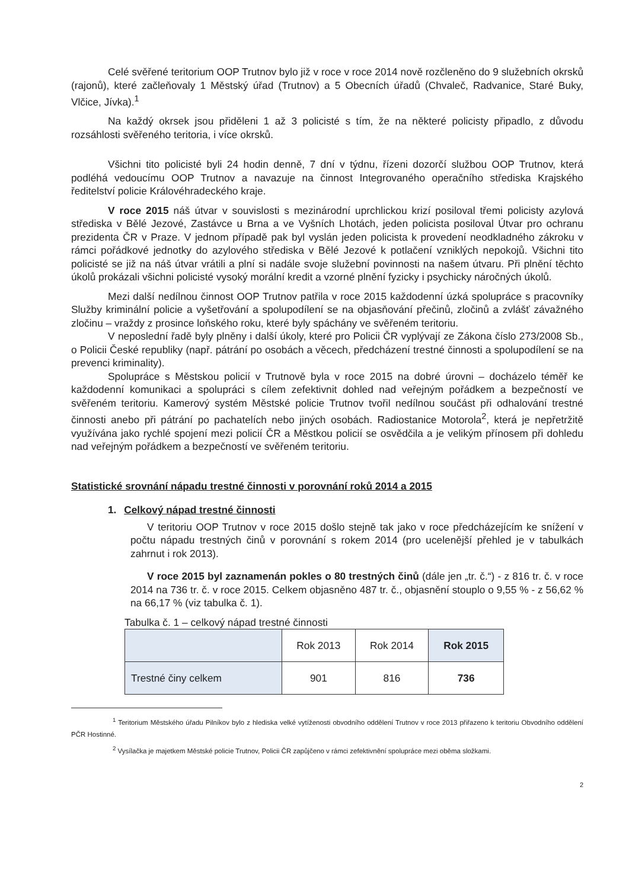Celé svěřené teritorium OOP Trutnov bylo již v roce v roce 2014 nově rozčleněno do 9 služebních okrsků (rajonů), které začleňovaly 1 Městský úřad (Trutnov) a 5 Obecních úřadů (Chvaleč, Radvanice, Staré Buky, Vlčice, Jívka).<sup>1</sup>
Na každý okrsek jsou přiděleni 1 až 3 policisté s tím, že na některé policisty připadlo, z důvodu rozsáhlosti svěřeného teritoria, i více okrsků.
Všichni tito policisté byli 24 hodin denně, 7 dní v týdnu, řízeni dozorčí službou OOP Trutnov, která podléhá vedoucímu OOP Trutnov a navazuje na činnost Integrovaného operačního střediska Krajského ředitelství policie Královéhradeckého kraje.
V roce 2015 náš útvar v souvislosti s mezinárodní uprchlickou krizí posiloval třemi policisty azylová střediska v Bělé Jezové, Zastávce u Brna a ve Vyšních Lhotách, jeden policista posiloval Útvar pro ochranu prezidenta ČR v Praze. V jednom případě pak byl vyslán jeden policista k provedení neodkladného zákroku v rámci pořádkové jednotky do azylového střediska v Bělé Jezové k potlačení vzniklých nepokojů. Všichni tito policisté se již na náš útvar vrátili a plní si nadále svoje služební povinnosti na našem útvaru. Při plnění těchto úkolů prokázali všichni policisté vysoký morální kredit a vzorné plnění fyzicky i psychicky náročných úkolů.
Mezi další nedílnou činnost OOP Trutnov patřila v roce 2015 každodenní úzká spolupráce s pracovníky Služby kriminální policie a vyšetřování a spolupodílení se na objasňování přečinů, zločinů a zvlášť závažného zločinu – vraždy z prosince loňského roku, které byly spáchány ve svěřeném teritoriu.
V neposlední řadě byly plněny i další úkoly, které pro Policii ČR vyplývají ze Zákona číslo 273/2008 Sb., o Policii České republiky (např. pátrání po osobách a věcech, předcházení trestné činnosti a spolupodílení se na prevenci kriminality).
Spolupráce s Městskou policií v Trutnově byla v roce 2015 na dobré úrovni – docházelo téměř ke každodenní komunikaci a spolupráci s cílem zefektivnit dohled nad veřejným pořádkem a bezpečností ve svěřeném teritoriu. Kamerový systém Městské policie Trutnov tvořil nedílnou součást při odhalování trestné činnosti anebo při pátrání po pachatelích nebo jiných osobách. Radiostanice Motorola<sup>2</sup>, která je nepřetržitě využívána jako rychlé spojení mezi policií ČR a Městkou policií se osvědčila a je velikým přínosem při dohledu nad veřejným pořádkem a bezpečností ve svěřeném teritoriu.
Statistické srovnání nápadu trestné činnosti v porovnání roků 2014 a 2015
1. Celkový nápad trestné činnosti
V teritoriu OOP Trutnov v roce 2015 došlo stejně tak jako v roce předcházejícím ke snížení v počtu nápadu trestných činů v porovnání s rokem 2014 (pro ucelenější přehled je v tabulkách zahrnut i rok 2013).
V roce 2015 byl zaznamenán pokles o 80 trestných činů (dále jen „tr. č.“) - z 816 tr. č. v roce 2014 na 736 tr. č. v roce 2015. Celkem objasněno 487 tr. č., objasnění stouplo o 9,55 % - z 56,62 % na 66,17 % (viz tabulka č. 1).
Tabulka č. 1 – celkový nápad trestné činnosti
| | Rok 2013 | Rok 2014 | Rok 2015 |
| --- | --- | --- | --- |
| Trestné činy celkem | 901 | 816 | 736 |
<sup>1</sup> Teritorium Městského úřadu Pilníkov bylo z hlediska velké vytíženosti obvodního oddělení Trutnov v roce 2013 přiřazeno k teritoriu Obvodního oddělení PČR Hostinné.
<sup>2</sup> Vysílačka je majetkem Městské policie Trutnov, Policii ČR zapůjčeno v rámci zefektivnění spolupráce mezi oběma složkami.
2